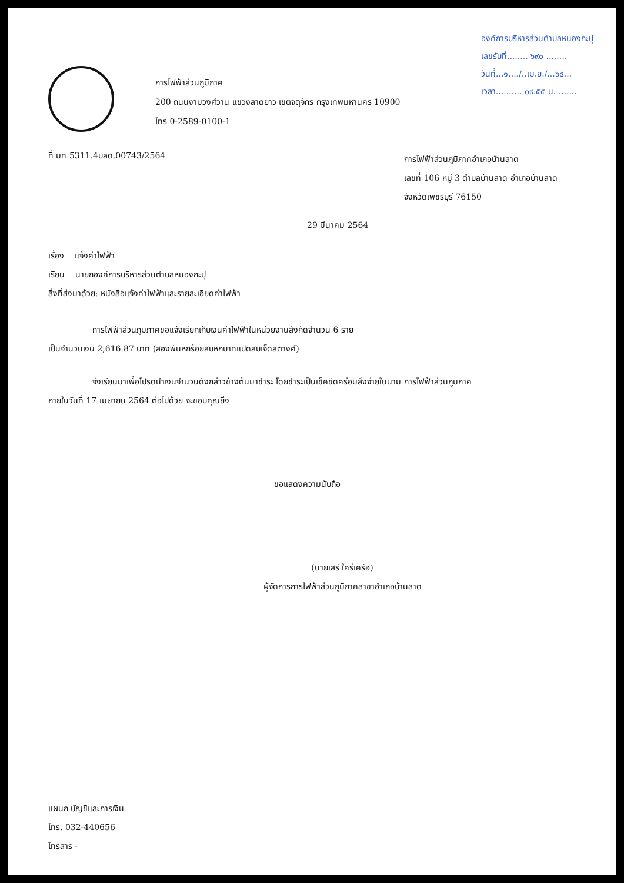องค์การบริหารส่วนตำบลหนองกะปุ
เลขรับที่........ ๖๙๐ ........
วันที่...๑..../..เม.ย./...๖๔...
เวลา.......... ๐๙.๕๕ น. .......
การไฟฟ้าส่วนภูมิภาค
200 ถนนงามวงศ์วาน แขวงลาดยาว เขตจตุจักร กรุงเทพมหานคร 10900
โทร 0-2589-0100-1
ที่ มท 5311.4บลด.00743/2564
การไฟฟ้าส่วนภูมิภาคอำเภอบ้านลาด
เลขที่ 106 หมู่ 3 ตำบลบ้านลาด อำเภอบ้านลาด
จังหวัดเพชรบุรี 76150
29 มีนาคม 2564
เรื่อง แจ้งค่าไฟฟ้า
เรียน นายกองค์การบริหารส่วนตำบลหนองกะปุ
สิ่งที่ส่งมาด้วย: หนังสือแจ้งค่าไฟฟ้าและรายละเอียดค่าไฟฟ้า
การไฟฟ้าส่วนภูมิภาคขอแจ้งเรียกเก็บเงินค่าไฟฟ้าในหน่วยงานสังกัดจำนวน 6 ราย
เป็นจำนวนเงิน 2,616.87 บาท (สองพันหกร้อยสิบหกบาทแปดสิบเจ็ดสตางค์)
จึงเรียนมาเพื่อโปรดนำเงินจำนวนดังกล่าวข้างต้นมาชำระ โดยชำระเป็นเช็คขีดคร่อมสั่งจ่ายในนาม การไฟฟ้าส่วนภูมิภาค
ภายในวันที่ 17 เมษายน 2564 ต่อไปด้วย จะขอบคุณยิ่ง
ขอแสดงความนับถือ
(นายเสรี ใคร่เครือ)
ผู้จัดการการไฟฟ้าส่วนภูมิภาคสาขาอำเภอบ้านลาด
แผนก บัญชีและการเงิน
โทร. 032-440656
โทรสาร -